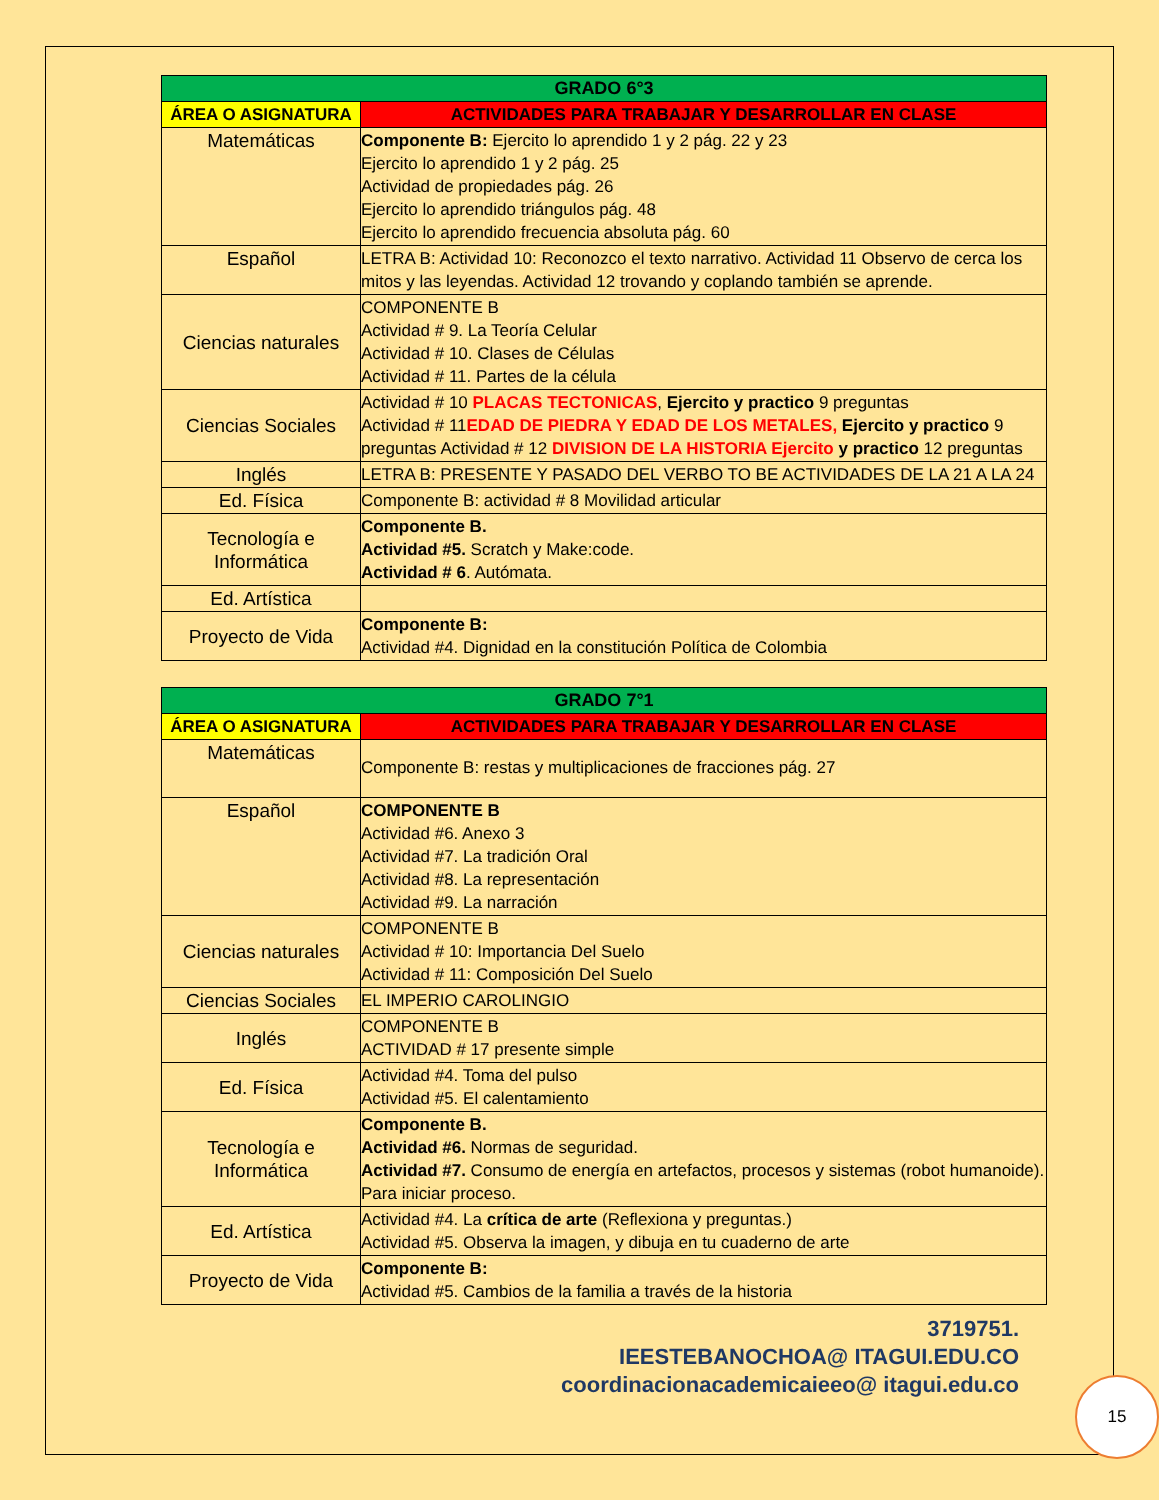| GRADO 6°3 | |
| --- | --- |
| ÁREA O ASIGNATURA | ACTIVIDADES PARA TRABAJAR Y DESARROLLAR EN CLASE |
| Matemáticas | Componente B: Ejercito lo aprendido 1 y 2 pág. 22 y 23 Ejercito lo aprendido 1 y 2 pág. 25 Actividad de propiedades pág. 26 Ejercito lo aprendido triángulos pág. 48 Ejercito lo aprendido frecuencia absoluta pág. 60 |
| Español | LETRA B: Actividad 10: Reconozco el texto narrativo. Actividad 11 Observo de cerca los mitos y las leyendas. Actividad 12 trovando y coplando también se aprende. |
| Ciencias naturales | COMPONENTE B Actividad # 9. La Teoría Celular Actividad # 10. Clases de Células Actividad # 11. Partes de la célula |
| Ciencias Sociales | Actividad # 10 PLACAS TECTONICAS , Ejercito y practico 9 preguntas Actividad # 11 EDAD DE PIEDRA Y EDAD DE LOS METALES, Ejercito y practico 9 preguntas Actividad # 12 DIVISION DE LA HISTORIA Ejercito y practico 12 preguntas |
| Inglés | LETRA B: PRESENTE Y PASADO DEL VERBO TO BE ACTIVIDADES DE LA 21 A LA 24 |
| Ed. Física | Componente B: actividad # 8 Movilidad articular |
| Tecnología e Informática | Componente B. Actividad #5. Scratch y Make:code. Actividad # 6 . Autómata. |
| Ed. Artística | |
| Proyecto de Vida | Componente B: Actividad #4. Dignidad en la constitución Política de Colombia |
| GRADO 7°1 | |
| --- | --- |
| ÁREA O ASIGNATURA | ACTIVIDADES PARA TRABAJAR Y DESARROLLAR EN CLASE |
| Matemáticas | Componente B: restas y multiplicaciones de fracciones pág. 27 |
| Español | COMPONENTE B Actividad #6. Anexo 3 Actividad #7. La tradición Oral Actividad #8. La representación Actividad #9. La narración |
| Ciencias naturales | COMPONENTE B Actividad # 10: Importancia Del Suelo Actividad # 11: Composición Del Suelo |
| Ciencias Sociales | EL IMPERIO CAROLINGIO |
| Inglés | COMPONENTE B ACTIVIDAD # 17 presente simple |
| Ed. Física | Actividad #4. Toma del pulso Actividad #5. El calentamiento |
| Tecnología e Informática | Componente B. Actividad #6. Normas de seguridad. Actividad #7. Consumo de energía en artefactos, procesos y sistemas (robot humanoide). Para iniciar proceso. |
| Ed. Artística | Actividad #4. La crítica de arte (Reflexiona y preguntas.) Actividad #5. Observa la imagen, y dibuja en tu cuaderno de arte |
| Proyecto de Vida | Componente B: Actividad #5. Cambios de la familia a través de la historia |
3719751.
IEESTEBANOCHOA@ ITAGUI.EDU.CO
coordinacionacademicaieeo@ itagui.edu.co
15